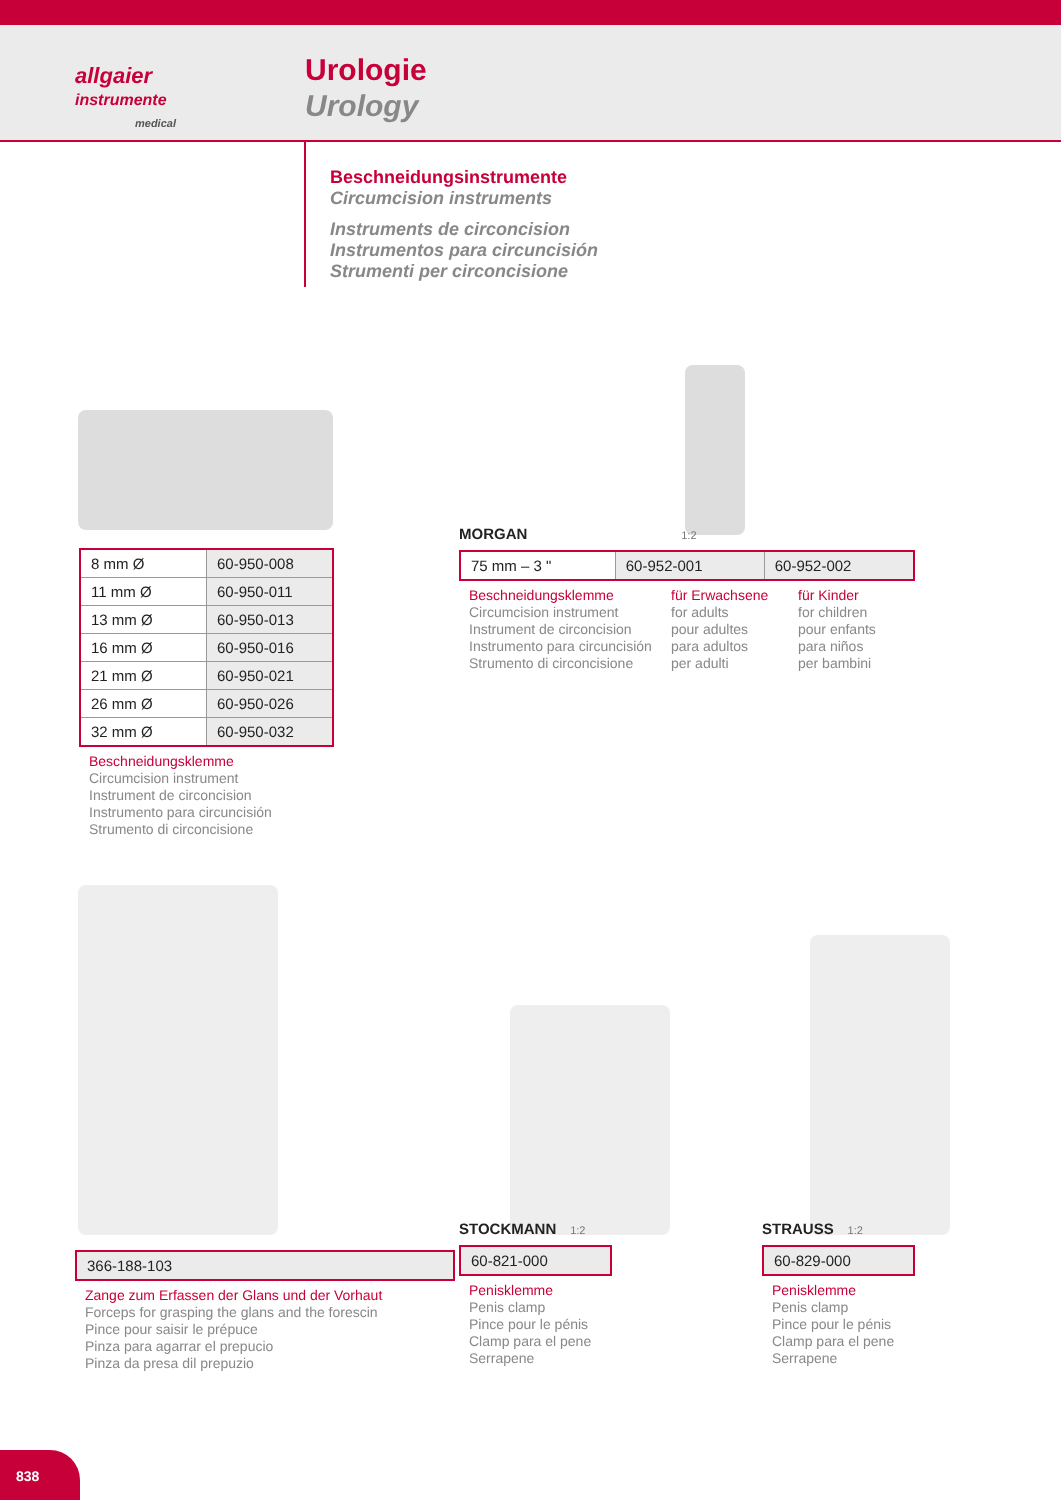allgaier
instrumente
medical
Urologie
Urology
Beschneidungsinstrumente
Circumcision instruments
Instruments de circoncision
Instrumentos para circuncisión
Strumenti per circoncisione
| 8 mm Ø | 60-950-008 |
| 11 mm Ø | 60-950-011 |
| 13 mm Ø | 60-950-013 |
| 16 mm Ø | 60-950-016 |
| 21 mm Ø | 60-950-021 |
| 26 mm Ø | 60-950-026 |
| 32 mm Ø | 60-950-032 |
Beschneidungsklemme
Circumcision instrument
Instrument de circoncision
Instrumento para circuncisión
Strumento di circoncisione
MORGAN 1:2
| 75 mm – 3 " | 60-952-001 | 60-952-002 |
Beschneidungsklemme
Circumcision instrument
Instrument de circoncision
Instrumento para circuncisión
Strumento di circoncisione
für Erwachsene
for adults
pour adultes
para adultos
per adulti
für Kinder
for children
pour enfants
para niños
per bambini
| 366-188-103 |
Zange zum Erfassen der Glans und der Vorhaut
Forceps for grasping the glans and the forescin
Pince pour saisir le prépuce
Pinza para agarrar el prepucio
Pinza da presa dil prepuzio
STOCKMANN 1:2
| 60-821-000 |
Penisklemme
Penis clamp
Pince pour le pénis
Clamp para el pene
Serrapene
STRAUSS 1:2
| 60-829-000 |
Penisklemme
Penis clamp
Pince pour le pénis
Clamp para el pene
Serrapene
838